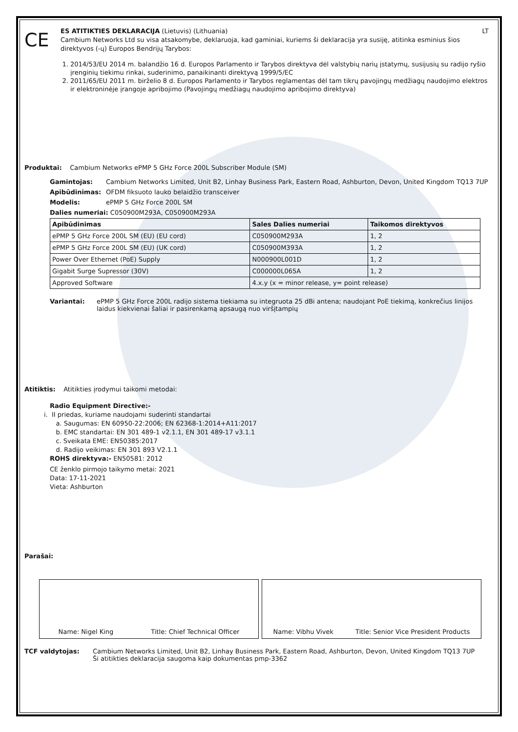CE
ES ATITIKTIES DEKLARACIJA (Lietuvis) (Lithuania) LT
Cambium Networks Ltd su visa atsakomybe, deklaruoja, kad gaminiai, kuriems ši deklaracija yra susiję, atitinka esminius šios direktyvos (-ų) Europos Bendrijų Tarybos:
1. 2014/53/EU 2014 m. balandžio 16 d. Europos Parlamento ir Tarybos direktyva dėl valstybių narių įstatymų, susijusių su radijo ryšio įrenginių tiekimu rinkai, suderinimo, panaikinanti direktyvą 1999/5/EC
2. 2011/65/EU 2011 m. birželio 8 d. Europos Parlamento ir Tarybos reglamentas dėl tam tikrų pavojingų medžiagų naudojimo elektros ir elektroninėje įrangoje apribojimo (Pavojingų medžiagų naudojimo apribojimo direktyva)
Produktai: Cambium Networks ePMP 5 GHz Force 200L Subscriber Module (SM)
Gamintojas: Cambium Networks Limited, Unit B2, Linhay Business Park, Eastern Road, Ashburton, Devon, United Kingdom TQ13 7UP
Apibūdinimas: OFDM fiksuoto lauko belaidžio transceiver
Modelis: ePMP 5 GHz Force 200L SM
Dalies numeriai: C050900M293A, C050900M293A
| Apibūdinimas | Sales Dalies numeriai | Taikomos direktyvos |
| --- | --- | --- |
| ePMP 5 GHz Force 200L SM (EU) (EU cord) | C050900M293A | 1, 2 |
| ePMP 5 GHz Force 200L SM (EU) (UK cord) | C050900M393A | 1, 2 |
| Power Over Ethernet (PoE) Supply | N000900L001D | 1, 2 |
| Gigabit Surge Supressor (30V) | C000000L065A | 1, 2 |
| Approved Software | 4.x.y (x = minor release, y= point release) | |
Variantai: ePMP 5 GHz Force 200L radijo sistema tiekiama su integruota 25 dBi antena; naudojant PoE tiekimą, konkrečius linijos laidus kiekvienai šaliai ir pasirenkamą apsaugą nuo viršįtampių
Atitiktis: Atitikties įrodymui taikomi metodai:
Radio Equipment Directive:-
i. II priedas, kuriame naudojami suderinti standartai
a. Saugumas: EN 60950-22:2006; EN 62368-1:2014+A11:2017
b. EMC standartai: EN 301 489-1 v2.1.1, EN 301 489-17 v3.1.1
c. Sveikata EME: EN50385:2017
d. Radijo veikimas: EN 301 893 V2.1.1
ROHS direktyva:- EN50581: 2012
CE ženklo pirmojo taikymo metai: 2021
Data: 17-11-2021
Vieta: Ashburton
Parašai:
Name: Nigel King Title: Chief Technical Officer Name: Vibhu Vivek Title: Senior Vice President Products
TCF valdytojas: Cambium Networks Limited, Unit B2, Linhay Business Park, Eastern Road, Ashburton, Devon, United Kingdom TQ13 7UP
Ši atitikties deklaracija saugoma kaip dokumentas pmp-3362